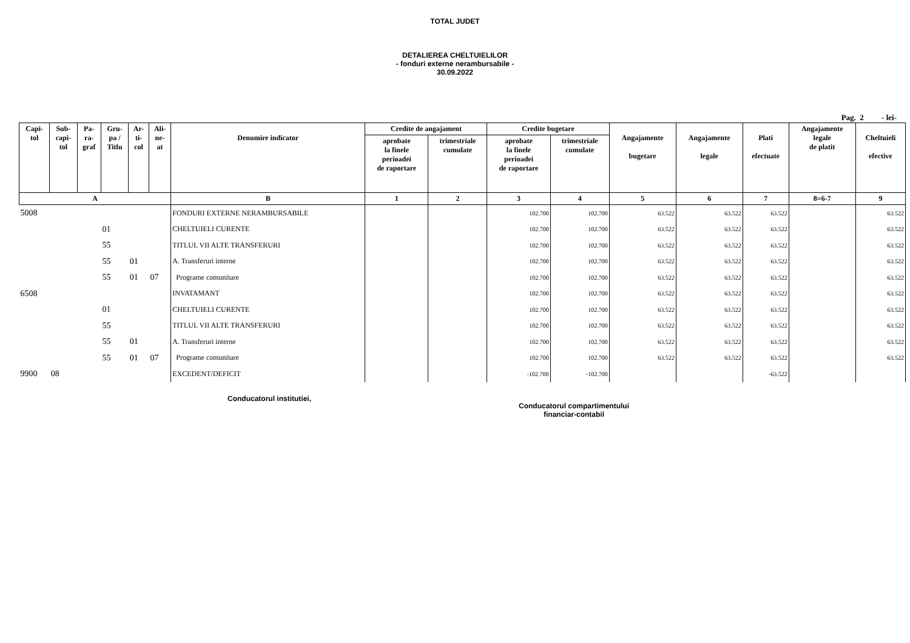TOTAL JUDET
DETALIEREA CHELTUIELILOR
- fonduri externe nerambursabile -
30.09.2022
Pag. 2 - lei-
| Capi- tol | Sub- capi- tol | Pa- ra- graf | Gru- pa / Titlu | Ar- ti- col | Ali- ne- at | Denumire indicator | Credite de angajament | | Credite bugetare | | Angajamente bugetare | Angajamente legale | Plati efectuate | Angajamente legale de platit | Cheltuieli efective |
| --- | --- | --- | --- | --- | --- | --- | --- | --- | --- | --- | --- | --- | --- | --- | --- |
| | | | | | | | aprobate la finele perioadei de raportare | trimestriale cumulate | aprobate la finele perioadei de raportare | trimestriale cumulate | | | | | |
| A | | | | | | B | 1 | 2 | 3 | 4 | 5 | 6 | 7 | 8=6-7 | 9 |
| 5008 | | | | | | FONDURI EXTERNE NERAMBURSABILE | | | 102.700 | 102.700 | 63.522 | 63.522 | 63.522 | | 63.522 |
| | | | 01 | | | CHELTUIELI CURENTE | | | 102.700 | 102.700 | 63.522 | 63.522 | 63.522 | | 63.522 |
| | | | 55 | | | TITLUL VII ALTE TRANSFERURI | | | 102.700 | 102.700 | 63.522 | 63.522 | 63.522 | | 63.522 |
| | | | 55 | 01 | | A. Transferuri interne | | | 102.700 | 102.700 | 63.522 | 63.522 | 63.522 | | 63.522 |
| | | | 55 | 01 | 07 | Programe comunitare | | | 102.700 | 102.700 | 63.522 | 63.522 | 63.522 | | 63.522 |
| 6508 | | | | | | INVATAMANT | | | 102.700 | 102.700 | 63.522 | 63.522 | 63.522 | | 63.522 |
| | | | 01 | | | CHELTUIELI CURENTE | | | 102.700 | 102.700 | 63.522 | 63.522 | 63.522 | | 63.522 |
| | | | 55 | | | TITLUL VII ALTE TRANSFERURI | | | 102.700 | 102.700 | 63.522 | 63.522 | 63.522 | | 63.522 |
| | | | 55 | 01 | | A. Transferuri interne | | | 102.700 | 102.700 | 63.522 | 63.522 | 63.522 | | 63.522 |
| | | | 55 | 01 | 07 | Programe comunitare | | | 102.700 | 102.700 | 63.522 | 63.522 | 63.522 | | 63.522 |
| 9900 | 08 | | | | | EXCEDENT/DEFICIT | | | -102.700 | -102.700 | | | -63.522 | | |
Conducatorul institutiei,
Conducatorul compartimentului
financiar-contabil